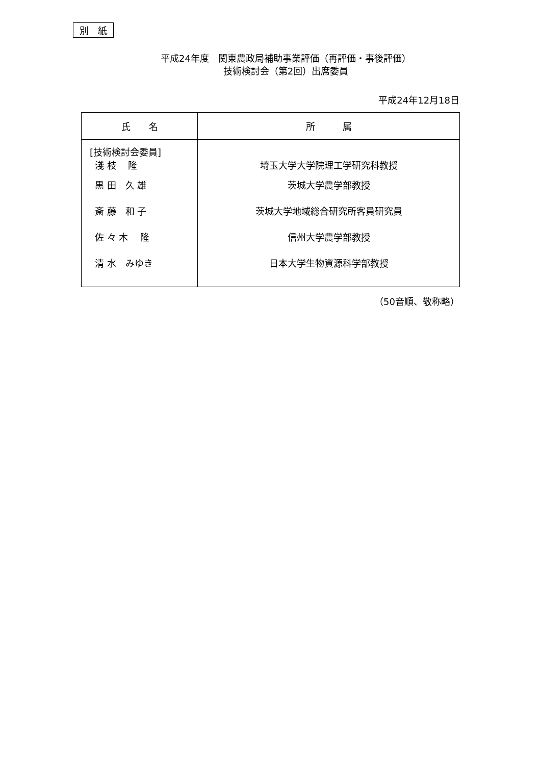別　紙
平成24年度　関東農政局補助事業評価（再評価・事後評価）
技術検討会（第2回）出席委員
平成24年12月18日
| 氏 名 | 所 属 |
| --- | --- |
| [技術検討会委員] 淺 枝 隆 黒 田 久 雄 斎 藤 和 子 佐 々 木 隆 清 水 みゆき | 埼玉大学大学院理工学研究科教授 茨城大学農学部教授 茨城大学地域総合研究所客員研究員 信州大学農学部教授 日本大学生物資源科学部教授 |
（50音順、敬称略）